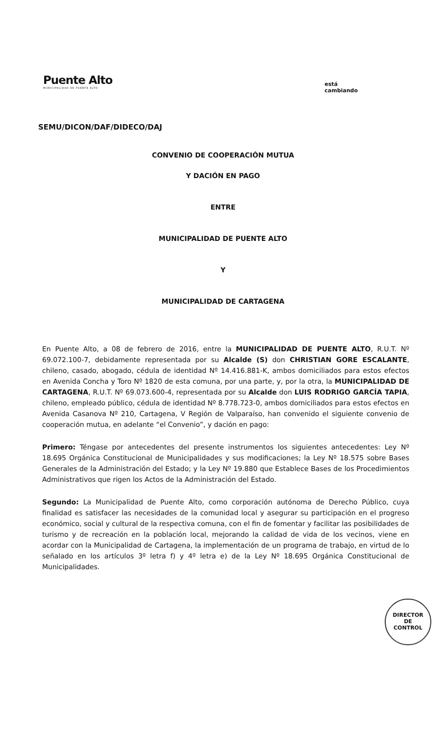Puente Alto
MUNICIPALIDAD DE PUENTE ALTO
está
cambiando
SEMU/DICON/DAF/DIDECO/DAJ
CONVENIO DE COOPERACIÓN MUTUA
Y DACIÓN EN PAGO
ENTRE
MUNICIPALIDAD DE PUENTE ALTO
Y
MUNICIPALIDAD DE CARTAGENA
En Puente Alto, a 08 de febrero de 2016, entre la MUNICIPALIDAD DE PUENTE ALTO, R.U.T. Nº 69.072.100-7, debidamente representada por su Alcalde (S) don CHRISTIAN GORE ESCALANTE, chileno, casado, abogado, cédula de identidad Nº 14.416.881-K, ambos domiciliados para estos efectos en Avenida Concha y Toro Nº 1820 de esta comuna, por una parte, y, por la otra, la MUNICIPALIDAD DE CARTAGENA, R.U.T. Nº 69.073.600-4, representada por su Alcalde don LUIS RODRIGO GARCÍA TAPIA, chileno, empleado público, cédula de identidad Nº 8.778.723-0, ambos domiciliados para estos efectos en Avenida Casanova Nº 210, Cartagena, V Región de Valparaíso, han convenido el siguiente convenio de cooperación mutua, en adelante “el Convenio”, y dación en pago:
Primero: Téngase por antecedentes del presente instrumentos los siguientes antecedentes: Ley Nº 18.695 Orgánica Constitucional de Municipalidades y sus modificaciones; la Ley Nº 18.575 sobre Bases Generales de la Administración del Estado; y la Ley Nº 19.880 que Establece Bases de los Procedimientos Administrativos que rigen los Actos de la Administración del Estado.
Segundo: La Municipalidad de Puente Alto, como corporación autónoma de Derecho Público, cuya finalidad es satisfacer las necesidades de la comunidad local y asegurar su participación en el progreso económico, social y cultural de la respectiva comuna, con el fin de fomentar y facilitar las posibilidades de turismo y de recreación en la población local, mejorando la calidad de vida de los vecinos, viene en acordar con la Municipalidad de Cartagena, la implementación de un programa de trabajo, en virtud de lo señalado en los artículos 3º letra f) y 4º letra e) de la Ley Nº 18.695 Orgánica Constitucional de Municipalidades.
DIRECTOR
DE
CONTROL